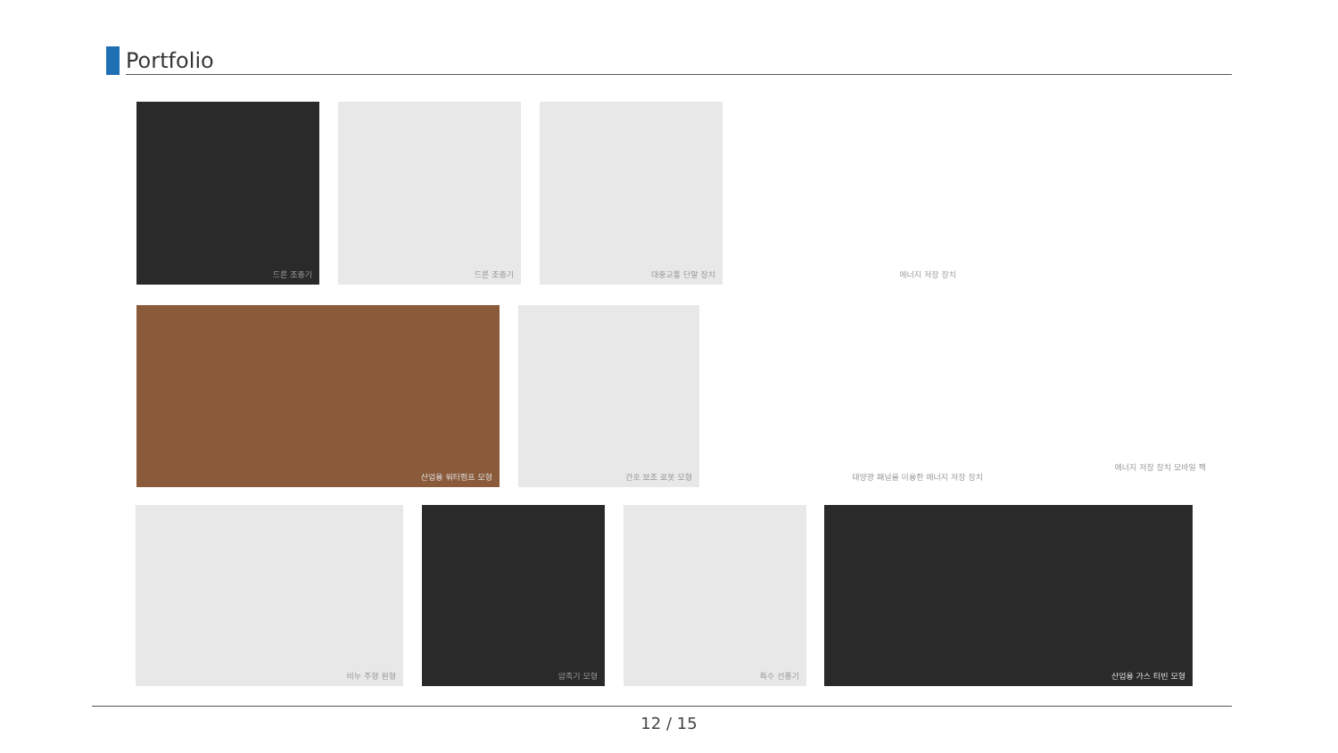Portfolio
드론 조종기 드론 조종기 대중교통 단말 장치 에너지 저장 장치
에너지 저장 장치 모바일 팩
산업용 워터펌프 모형 간호 보조 로봇 모형
태양광 패널을 이용한 에너지 저장 장치
비누 주형 원형 압축기 모형 특수 선풍기 산업용 가스 터빈 모형
12 / 15